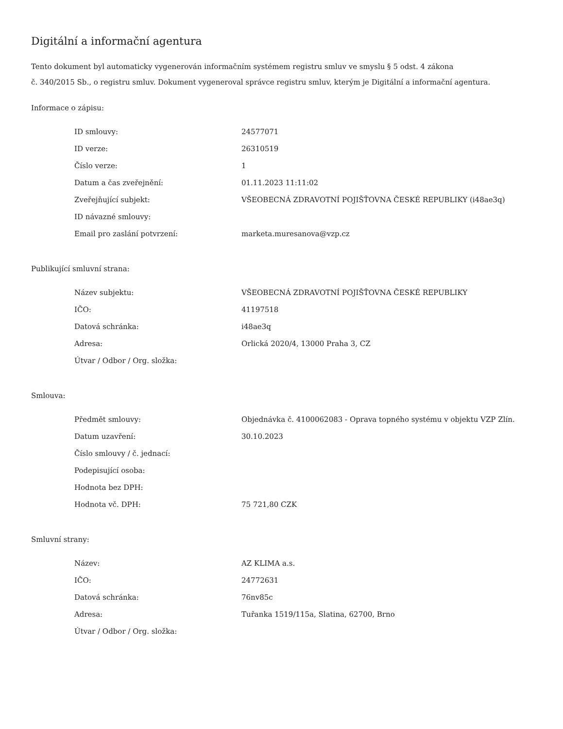Digitální a informační agentura
Tento dokument byl automaticky vygenerován informačním systémem registru smluv ve smyslu § 5 odst. 4 zákona
č. 340/2015 Sb., o registru smluv. Dokument vygeneroval správce registru smluv, kterým je Digitální a informační agentura.
Informace o zápisu:
| ID smlouvy: | 24577071 |
| ID verze: | 26310519 |
| Číslo verze: | 1 |
| Datum a čas zveřejnění: | 01.11.2023 11:11:02 |
| Zveřejňující subjekt: | VŠEOBECNÁ ZDRAVOTNÍ POJIŠŤOVNA ČESKÉ REPUBLIKY (i48ae3q) |
| ID návazné smlouvy: | |
| Email pro zaslání potvrzení: | marketa.muresanova@vzp.cz |
Publikující smluvní strana:
| Název subjektu: | VŠEOBECNÁ ZDRAVOTNÍ POJIŠŤOVNA ČESKÉ REPUBLIKY |
| IČO: | 41197518 |
| Datová schránka: | i48ae3q |
| Adresa: | Orlická 2020/4, 13000 Praha 3, CZ |
| Útvar / Odbor / Org. složka: | |
Smlouva:
| Předmět smlouvy: | Objednávka č. 4100062083 - Oprava topného systému v objektu VZP Zlín. |
| Datum uzavření: | 30.10.2023 |
| Číslo smlouvy / č. jednací: | |
| Podepisující osoba: | |
| Hodnota bez DPH: | |
| Hodnota vč. DPH: | 75 721,80 CZK |
Smluvní strany:
| Název: | AZ KLIMA a.s. |
| IČO: | 24772631 |
| Datová schránka: | 76nv85c |
| Adresa: | Tuřanka 1519/115a, Slatina, 62700, Brno |
| Útvar / Odbor / Org. složka: | |